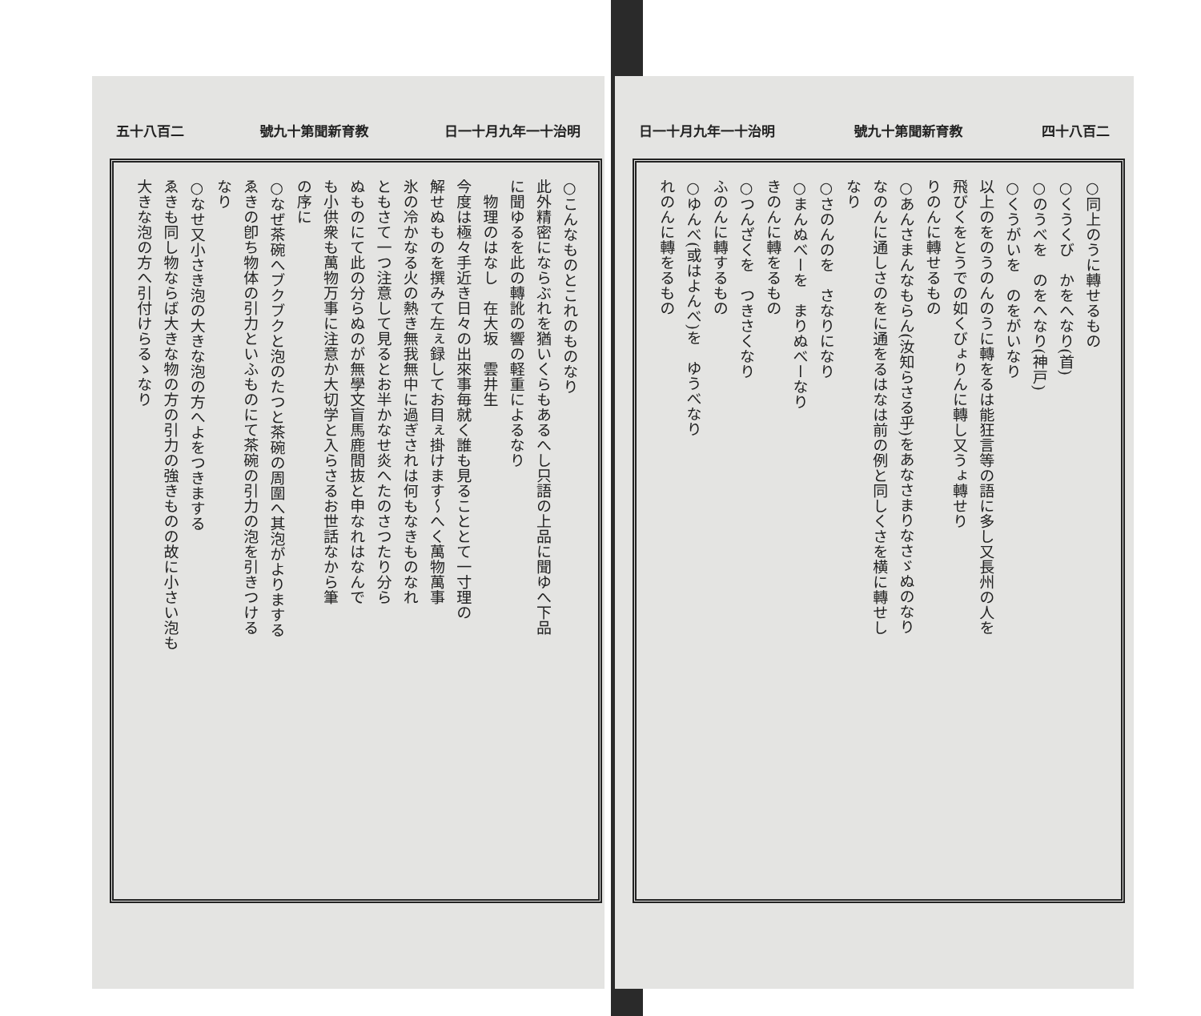五十八百二 號九十第聞新育教 日一十月九年一十治明
○こんなものとこれのものなり
此外精密にならぶれを猶いくらもあるへし只語の上品に聞ゆへ下品
に聞ゆるを此の轉訛の響の軽重によるなり
　物理のはなし　在大坂　雲井生
今度は極々手近き日々の出來事毎就く誰も見ることとて一寸理の
解せぬものを撰みて左ぇ録してお目ぇ掛けます～へく萬物萬事
氷の冷かなる火の熱き無我無中に過ぎされは何もなきものなれ
ともさて一つ注意して見るとお半かなせ炎へたのさつたり分ら
ぬものにて此の分らぬのが無學文盲馬鹿間抜と申なれはなんで
も小供衆も萬物万事に注意か大切学と入らさるお世話なから筆
の序に
○なぜ茶碗へブクブクと泡のたつと茶碗の周圍へ其泡がよりまする
ゑきの卽ち物体の引力といふものにて茶碗の引力の泡を引きつける
なり
○なせ又小さき泡の大きな泡の方へよをつきまする
ゑきも同し物ならば大きな物の方の引力の強きものの故に小さい泡も
大きな泡の方へ引付けらるゝなり
日一十月九年一十治明 號九十第聞新育教 四十八百二
○同上のうに轉せるもの
○くうくび　かをへなり(首)
○のうべを　のをへなり(神戸)
○くうがいを　のをがいなり
以上のをのうのんのうに轉をるは能狂言等の語に多し又長州の人を
飛びくをとうでの如くびょりんに轉し又うょ轉せり
りのんに轉せるもの
○あんさまんなもらん(汝知らさる乎)をあなさまりなさゞぬのなり
なのんに通しさのをに通をるはなは前の例と同しくさを横に轉せし
なり
○さのんのを　さなりになり
○まんぬべーを　まりぬべーなり
きのんに轉をるもの
○つんざくを　つきさくなり
ふのんに轉するもの
○ゆんべ(或はよんべ)を　ゆうべなり
れのんに轉をるもの